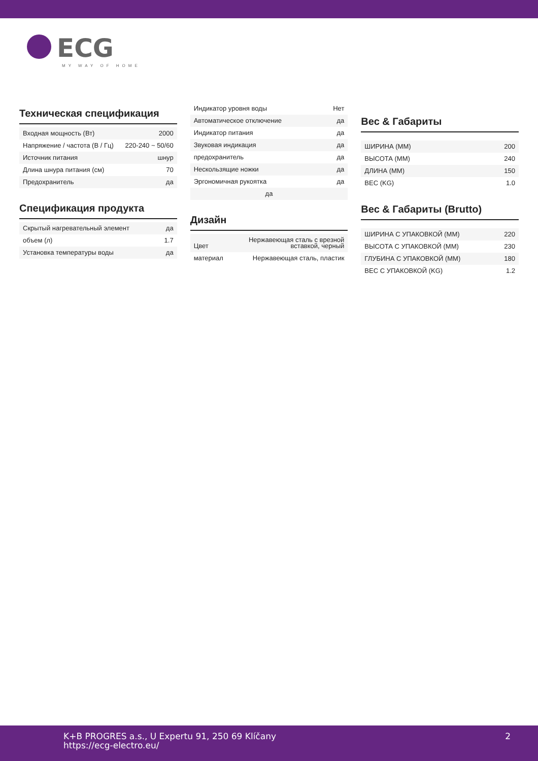ECG
MY WAY OF HOME
Техническая спецификация
| Входная мощность (Вт) | 2000 |
| Напряжение / частота (В / Гц) | 220-240 ~ 50/60 |
| Источник питания | шнур |
| Длина шнура питания (см) | 70 |
| Предохранитель | да |
Спецификация продукта
| Скрытый нагревательный элемент | да |
| объем (л) | 1.7 |
| Установка температуры воды | да |
| Индикатор уровня воды | Нет |
| Автоматическое отключение | да |
| Индикатор питания | да |
| Звуковая индикация | да |
| предохранитель | да |
| Нескользящие ножки | да |
| Эргономичная рукоятка | да |
| да | |
Дизайн
| Цвет | Нержавеющая сталь с врезной вставкой, черный |
| материал | Нержавеющая сталь, пластик |
Вес & Габариты
| ШИРИНА (MM) | 200 |
| ВЫСОТА (MM) | 240 |
| ДЛИНА (MM) | 150 |
| ВЕС (KG) | 1.0 |
Вес & Габариты (Brutto)
| ШИРИНА С УПАКОВКОЙ (MM) | 220 |
| ВЫСОТА С УПАКОВКОЙ (MM) | 230 |
| ГЛУБИНА С УПАКОВКОЙ (MM) | 180 |
| ВЕС С УПАКОВКОЙ (KG) | 1.2 |
K+B PROGRES a.s., U Expertu 91, 250 69 Klíčany
https://ecg-electro.eu/
2